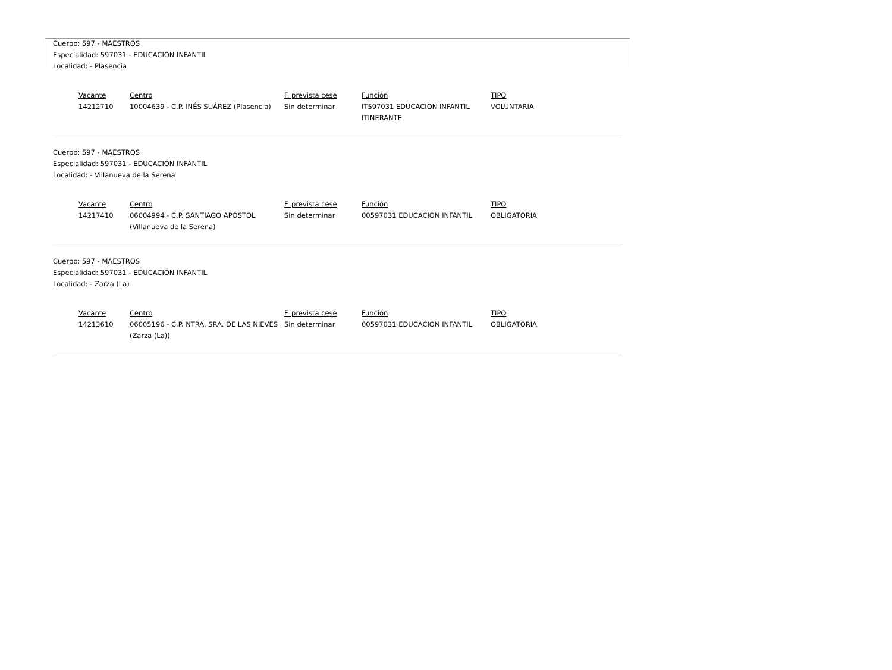Cuerpo: 597 - MAESTROS
Especialidad: 597031 - EDUCACIÓN INFANTIL
Localidad: - Plasencia
| Vacante | Centro | F. prevista cese | Función | TIPO |
| --- | --- | --- | --- | --- |
| 14212710 | 10004639 - C.P. INÉS SUÁREZ (Plasencia) | Sin determinar | IT597031 EDUCACION INFANTIL ITINERANTE | VOLUNTARIA |
Cuerpo: 597 - MAESTROS
Especialidad: 597031 - EDUCACIÓN INFANTIL
Localidad: - Villanueva de la Serena
| Vacante | Centro | F. prevista cese | Función | TIPO |
| --- | --- | --- | --- | --- |
| 14217410 | 06004994 - C.P. SANTIAGO APÓSTOL (Villanueva de la Serena) | Sin determinar | 00597031 EDUCACION INFANTIL | OBLIGATORIA |
Cuerpo: 597 - MAESTROS
Especialidad: 597031 - EDUCACIÓN INFANTIL
Localidad: - Zarza (La)
| Vacante | Centro | F. prevista cese | Función | TIPO |
| --- | --- | --- | --- | --- |
| 14213610 | 06005196 - C.P. NTRA. SRA. DE LAS NIEVES (Zarza (La)) | Sin determinar | 00597031 EDUCACION INFANTIL | OBLIGATORIA |